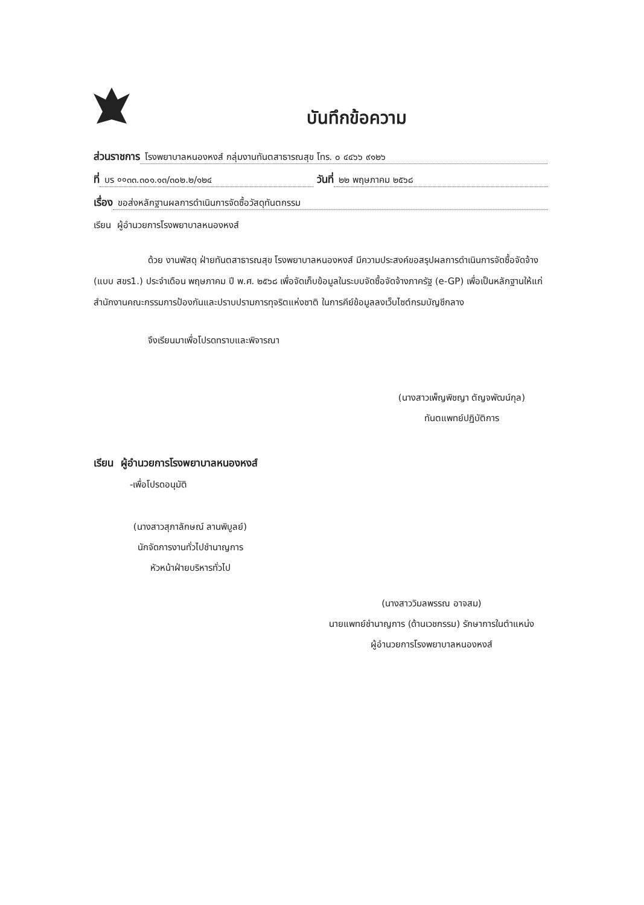บันทึกข้อความ
ส่วนราชการ โรงพยาบาลหนองหงส์ กลุ่มงานทันตสาธารณสุข โทร. ๐ ๔๔๖๖ ๙๑๒๖
ที่ บร ००๓๓.๓๐๑.๑๓/๓๐๒.๒/๑๒๔ วันที่ ๒๒ พฤษภาคม ๒๕๖๘
เรื่อง ขอส่งหลักฐานผลการดำเนินการจัดซื้อวัสดุทันตกรรม
เรียน ผู้อำนวยการโรงพยาบาลหนองหงส์
ด้วย งานพัสดุ ฝ่ายทันตสาธารณสุข โรงพยาบาลหนองหงส์ มีความประสงค์ขอสรุปผลการดำเนินการจัดซื้อจัดจ้าง (แบบ สขร1.) ประจำเดือน พฤษภาคม ปี พ.ศ. ๒๕๖๘ เพื่อจัดเก็บข้อมูลในระบบจัดซื้อจัดจ้างภาครัฐ (e-GP) เพื่อเป็นหลักฐานให้แก่ สำนักงานคณะกรรมการป้องกันและปราบปรามการทุจริตแห่งชาติ ในการคีย์ข้อมูลลงเว็บไซต์กรมบัญชีกลาง
จึงเรียนมาเพื่อโปรดทราบและพิจารณา
(นางสาวเพ็ญพิชญา ตัญจพัฒน์กุล)
ทันตแพทย์ปฏิบัติการ
เรียน ผู้อำนวยการโรงพยาบาลหนองหงส์
-เพื่อโปรดอนุมัติ
(นางสาวสุภาลักษณ์ ลานพิบูลย์)
นักจัดการงานทั่วไปชำนาญการ
หัวหน้าฝ่ายบริหารทั่วไป
(นางสาววิมลพรรณ อาจสม)
นายแพทย์ชำนาญการ (ด้านเวชกรรม) รักษาการในตำแหน่ง
ผู้อำนวยการโรงพยาบาลหนองหงส์